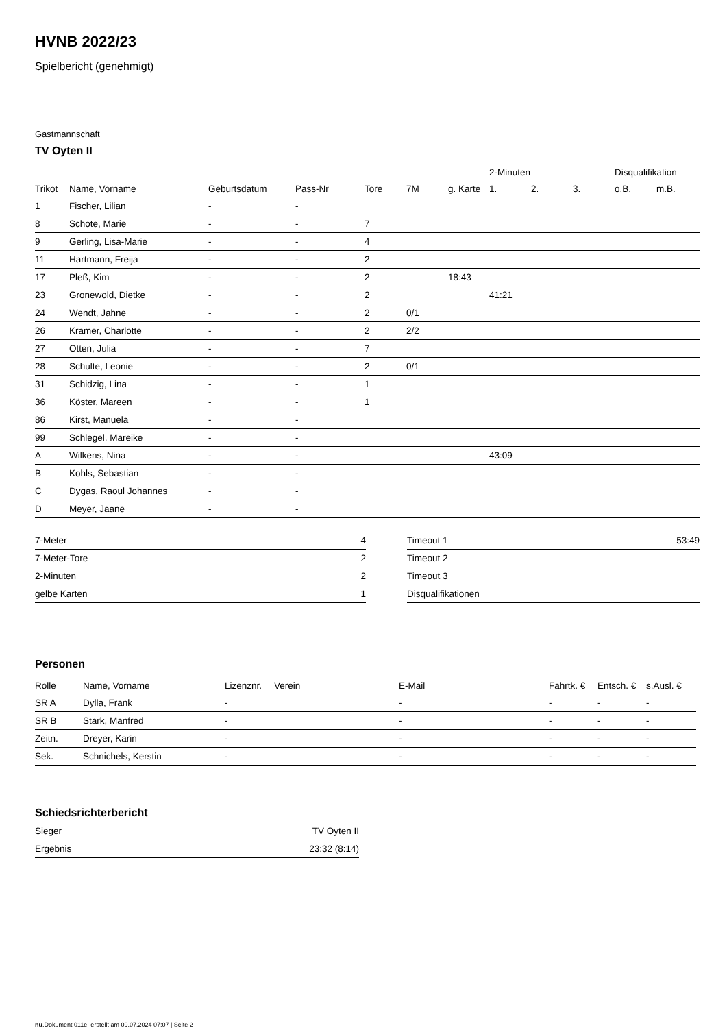HVNB 2022/23
Spielbericht (genehmigt)
Gastmannschaft
TV Oyten II
| | | | | | | | 2-Minuten | | | Disqualifikation | |
| --- | --- | --- | --- | --- | --- | --- | --- | --- | --- | --- | --- |
| Trikot | Name, Vorname | Geburtsdatum | Pass-Nr | Tore | 7M | g. Karte | 1. | 2. | 3. | o.B. | m.B. |
| 1 | Fischer, Lilian | - | - | | | | | | | | |
| 8 | Schote, Marie | - | - | 7 | | | | | | | |
| 9 | Gerling, Lisa-Marie | - | - | 4 | | | | | | | |
| 11 | Hartmann, Freija | - | - | 2 | | | | | | | |
| 17 | Pleß, Kim | - | - | 2 | | 18:43 | | | | | |
| 23 | Gronewold, Dietke | - | - | 2 | | | 41:21 | | | | |
| 24 | Wendt, Jahne | - | - | 2 | 0/1 | | | | | | |
| 26 | Kramer, Charlotte | - | - | 2 | 2/2 | | | | | | |
| 27 | Otten, Julia | - | - | 7 | | | | | | | |
| 28 | Schulte, Leonie | - | - | 2 | 0/1 | | | | | | |
| 31 | Schidzig, Lina | - | - | 1 | | | | | | | |
| 36 | Köster, Mareen | - | - | 1 | | | | | | | |
| 86 | Kirst, Manuela | - | - | | | | | | | | |
| 99 | Schlegel, Mareike | - | - | | | | | | | | |
| A | Wilkens, Nina | - | - | | | | 43:09 | | | | |
| B | Kohls, Sebastian | - | - | | | | | | | | |
| C | Dygas, Raoul Johannes | - | - | | | | | | | | |
| D | Meyer, Jaane | - | - | | | | | | | | |
| 7-Meter | 4 |
| 7-Meter-Tore | 2 |
| 2-Minuten | 2 |
| gelbe Karten | 1 |
| Timeout 1 | 53:49 |
| Timeout 2 | |
| Timeout 3 | |
| Disqualifikationen | |
Personen
| Rolle | Name, Vorname | Lizenznr. | Verein | E-Mail | Fahrtk. € | Entsch. € | s.Ausl. € |
| --- | --- | --- | --- | --- | --- | --- | --- |
| SR A | Dylla, Frank | - | | - | - | - | - |
| SR B | Stark, Manfred | - | | - | - | - | - |
| Zeitn. | Dreyer, Karin | - | | - | - | - | - |
| Sek. | Schnichels, Kerstin | - | | - | - | - | - |
Schiedsrichterbericht
| Sieger | TV Oyten II |
| Ergebnis | 23:32 (8:14) |
nu.Dokument 011e, erstellt am 09.07.2024 07:07 | Seite 2